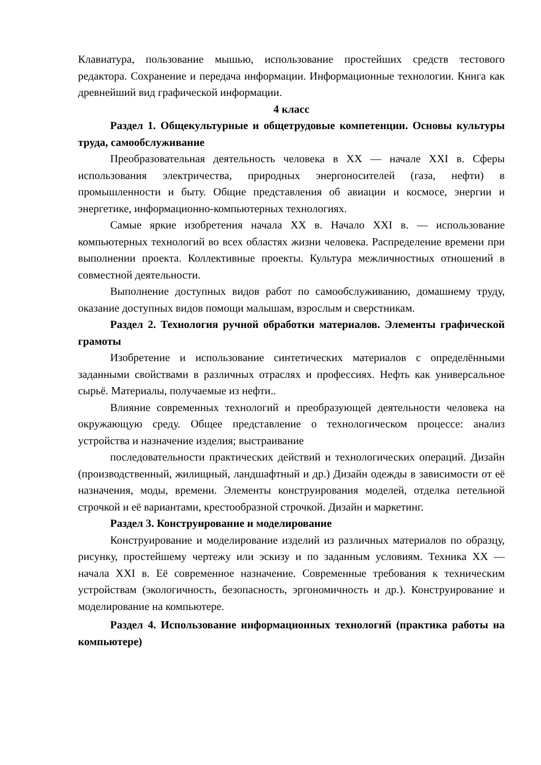Клавиатура, пользование мышью, использование простейших средств тестового редактора. Сохранение и передача информации. Информационные технологии. Книга как древнейший вид графической информации.
4 класс
Раздел 1. Общекультурные и общетрудовые компетенции. Основы культуры труда, самообслуживание
Преобразовательная деятельность человека в XX — начале XXI в. Сферы использования электричества, природных энергоносителей (газа, нефти) в промышленности и быту. Общие представления об авиации и космосе, энергии и энергетике, информационно-компьютерных технологиях.
Самые яркие изобретения начала XX в. Начало XXI в. — использование компьютерных технологий во всех областях жизни человека. Распределение времени при выполнении проекта. Коллективные проекты. Культура межличностных отношений в совместной деятельности.
Выполнение доступных видов работ по самообслуживанию, домашнему труду, оказание доступных видов помощи малышам, взрослым и сверстникам.
Раздел 2. Технология ручной обработки материалов. Элементы графической грамоты
Изобретение и использование синтетических материалов с определёнными заданными свойствами в различных отраслях и профессиях. Нефть как универсальное сырьё. Материалы, получаемые из нефти..
Влияние современных технологий и преобразующей деятельности человека на окружающую среду. Общее представление о технологическом процессе: анализ устройства и назначение изделия; выстраивание
последовательности практических действий и технологических операций. Дизайн (производственный, жилищный, ландшафтный и др.) Дизайн одежды в зависимости от её назначения, моды, времени. Элементы конструирования моделей, отделка петельной строчкой и её вариантами, крестообразной строчкой. Дизайн и маркетинг.
Раздел 3. Конструирование и моделирование
Конструирование и моделирование изделий из различных материалов по образцу, рисунку, простейшему чертежу или эскизу и по заданным условиям. Техника XX — начала XXI в. Её современное назначение. Современные требования к техническим устройствам (экологичность, безопасность, эргономичность и др.). Конструирование и моделирование на компьютере.
Раздел 4. Использование информационных технологий (практика работы на компьютере)